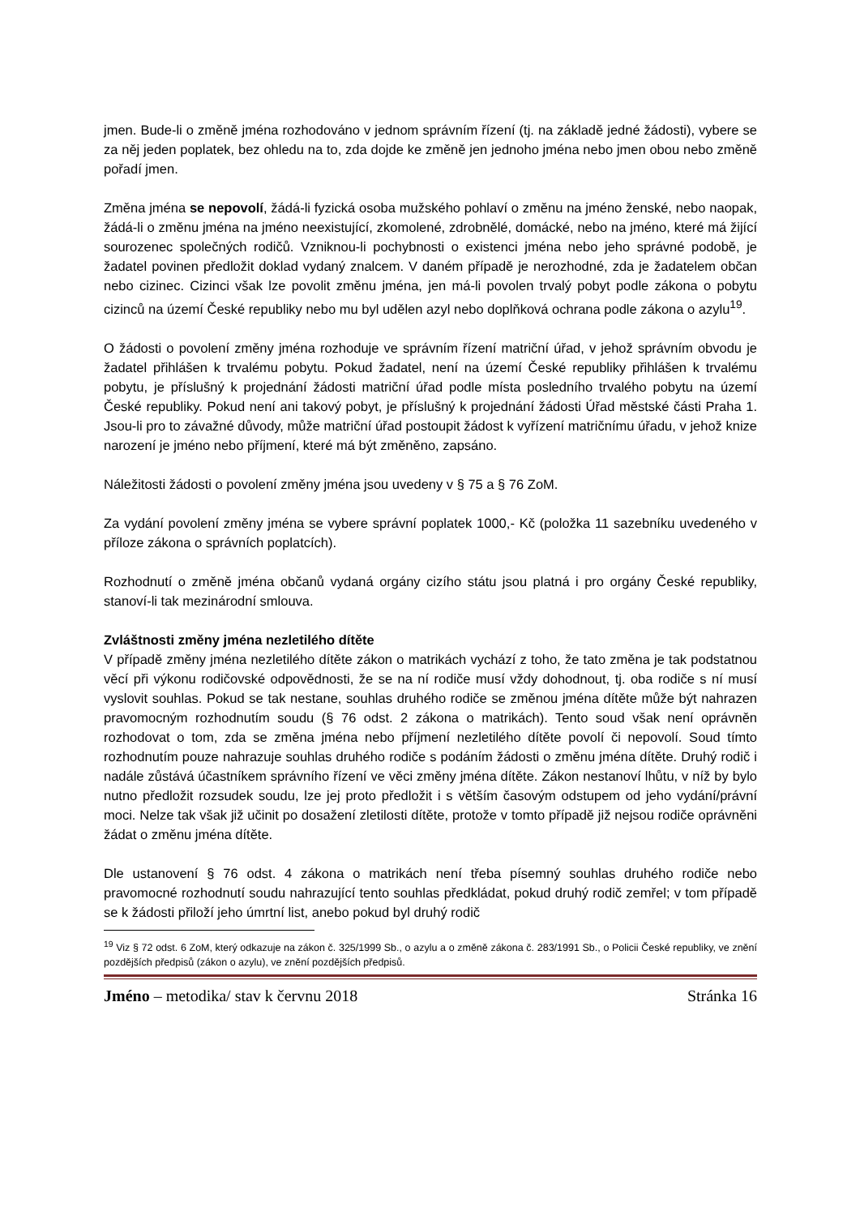jmen. Bude-li o změně jména rozhodováno v jednom správním řízení (tj. na základě jedné žádosti), vybere se za něj jeden poplatek, bez ohledu na to, zda dojde ke změně jen jednoho jména nebo jmen obou nebo změně pořadí jmen.
Změna jména se nepovolí, žádá-li fyzická osoba mužského pohlaví o změnu na jméno ženské, nebo naopak, žádá-li o změnu jména na jméno neexistující, zkomolené, zdrobnělé, domácké, nebo na jméno, které má žijící sourozenec společných rodičů. Vzniknou-li pochybnosti o existenci jména nebo jeho správné podobě, je žadatel povinen předložit doklad vydaný znalcem. V daném případě je nerozhodné, zda je žadatelem občan nebo cizinec. Cizinci však lze povolit změnu jména, jen má-li povolen trvalý pobyt podle zákona o pobytu cizinců na území České republiky nebo mu byl udělen azyl nebo doplňková ochrana podle zákona o azylu<sup>19</sup>.
O žádosti o povolení změny jména rozhoduje ve správním řízení matriční úřad, v jehož správním obvodu je žadatel přihlášen k trvalému pobytu. Pokud žadatel, není na území České republiky přihlášen k trvalému pobytu, je příslušný k projednání žádosti matriční úřad podle místa posledního trvalého pobytu na území České republiky. Pokud není ani takový pobyt, je příslušný k projednání žádosti Úřad městské části Praha 1. Jsou-li pro to závažné důvody, může matriční úřad postoupit žádost k vyřízení matričnímu úřadu, v jehož knize narození je jméno nebo příjmení, které má být změněno, zapsáno.
Náležitosti žádosti o povolení změny jména jsou uvedeny v § 75 a § 76 ZoM.
Za vydání povolení změny jména se vybere správní poplatek 1000,- Kč (položka 11 sazebníku uvedeného v příloze zákona o správních poplatcích).
Rozhodnutí o změně jména občanů vydaná orgány cizího státu jsou platná i pro orgány České republiky, stanoví-li tak mezinárodní smlouva.
Zvláštnosti změny jména nezletilého dítěte
V případě změny jména nezletilého dítěte zákon o matrikách vychází z toho, že tato změna je tak podstatnou věcí při výkonu rodičovské odpovědnosti, že se na ní rodiče musí vždy dohodnout, tj. oba rodiče s ní musí vyslovit souhlas. Pokud se tak nestane, souhlas druhého rodiče se změnou jména dítěte může být nahrazen pravomocným rozhodnutím soudu (§ 76 odst. 2 zákona o matrikách). Tento soud však není oprávněn rozhodovat o tom, zda se změna jména nebo příjmení nezletilého dítěte povolí či nepovolí. Soud tímto rozhodnutím pouze nahrazuje souhlas druhého rodiče s podáním žádosti o změnu jména dítěte. Druhý rodič i nadále zůstává účastníkem správního řízení ve věci změny jména dítěte. Zákon nestanoví lhůtu, v níž by bylo nutno předložit rozsudek soudu, lze jej proto předložit i s větším časovým odstupem od jeho vydání/právní moci. Nelze tak však již učinit po dosažení zletilosti dítěte, protože v tomto případě již nejsou rodiče oprávněni žádat o změnu jména dítěte.
Dle ustanovení § 76 odst. 4 zákona o matrikách není třeba písemný souhlas druhého rodiče nebo pravomocné rozhodnutí soudu nahrazující tento souhlas předkládat, pokud druhý rodič zemřel; v tom případě se k žádosti přiloží jeho úmrtní list, anebo pokud byl druhý rodič
<sup>19</sup> Viz § 72 odst. 6 ZoM, který odkazuje na zákon č. 325/1999 Sb., o azylu a o změně zákona č. 283/1991 Sb., o Policii České republiky, ve znění pozdějších předpisů (zákon o azylu), ve znění pozdějších předpisů.
Jméno – metodika/ stav k červnu 2018 Stránka 16